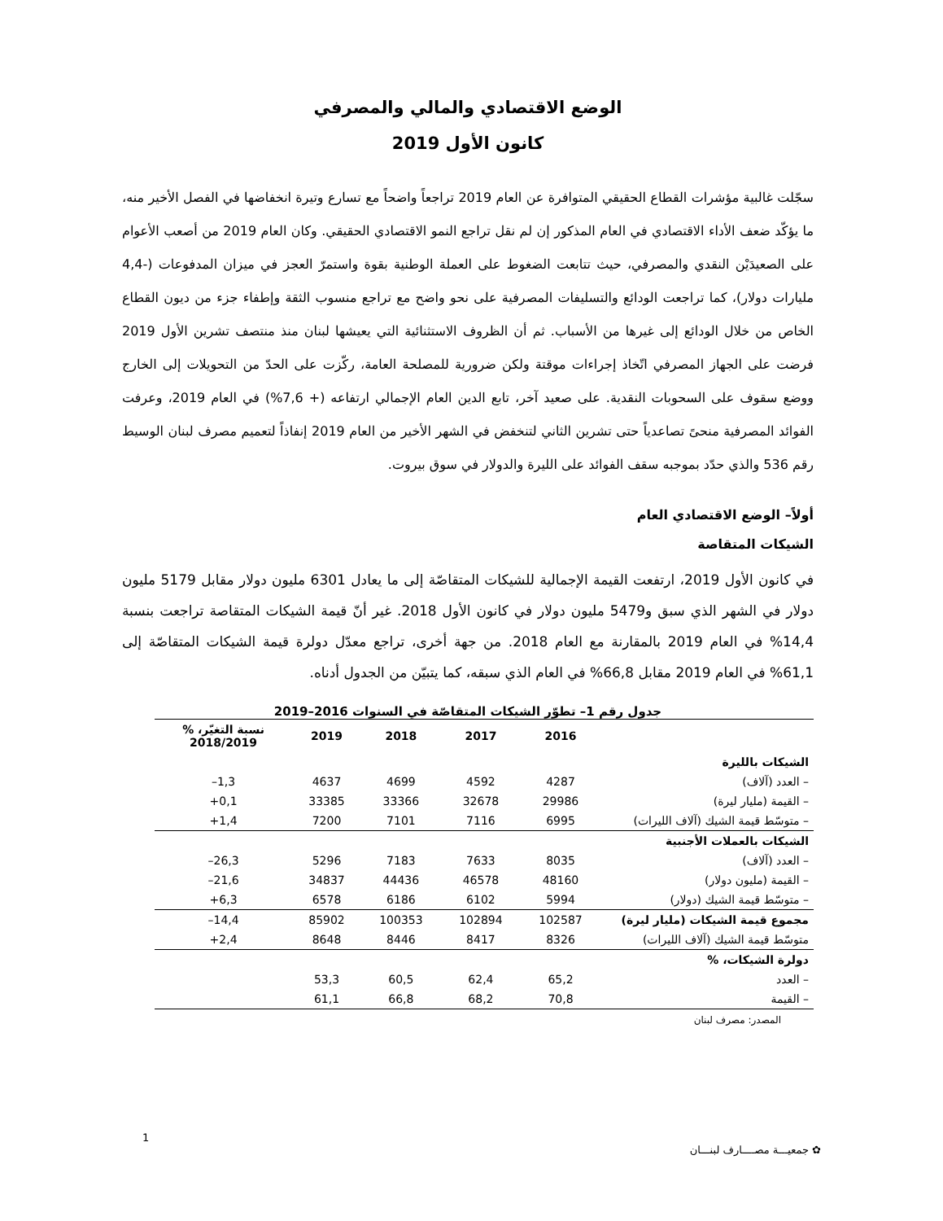الوضع الاقتصادي والمالي والمصرفي
كانون الأول 2019
سجّلت غالبية مؤشرات القطاع الحقيقي المتوافرة عن العام 2019 تراجعاً واضحاً مع تسارع وتيرة انخفاضها في الفصل الأخير منه، ما يؤكّد ضعف الأداء الاقتصادي في العام المذكور إن لم نقل تراجع النمو الاقتصادي الحقيقي. وكان العام 2019 من أصعب الأعوام على الصعيدَيْن النقدي والمصرفي، حيث تتابعت الضغوط على العملة الوطنية بقوة واستمرّ العجز في ميزان المدفوعات (-4,4 مليارات دولار)، كما تراجعت الودائع والتسليفات المصرفية على نحو واضح مع تراجع منسوب الثقة وإطفاء جزء من ديون القطاع الخاص من خلال الودائع إلى غيرها من الأسباب. ثم أن الظروف الاستثنائية التي يعيشها لبنان منذ منتصف تشرين الأول 2019 فرضت على الجهاز المصرفي اتّخاذ إجراءات موقتة ولكن ضرورية للمصلحة العامة، ركّزت على الحدّ من التحويلات إلى الخارج ووضع سقوف على السحوبات النقدية. على صعيد آخر، تابع الدين العام الإجمالي ارتفاعه (+ 7,6%) في العام 2019، وعرفت الفوائد المصرفية منحىً تصاعدياً حتى تشرين الثاني لتنخفض في الشهر الأخير من العام 2019 إنفاذاً لتعميم مصرف لبنان الوسيط رقم 536 والذي حدّد بموجبه سقف الفوائد على الليرة والدولار في سوق بيروت.
أولاً– الوضع الاقتصادي العام
الشيكات المتقاصة
في كانون الأول 2019، ارتفعت القيمة الإجمالية للشيكات المتقاصّة إلى ما يعادل 6301 مليون دولار مقابل 5179 مليون دولار في الشهر الذي سبق و5479 مليون دولار في كانون الأول 2018. غير أنّ قيمة الشيكات المتقاصة تراجعت بنسبة 14,4% في العام 2019 بالمقارنة مع العام 2018. من جهة أخرى، تراجع معدّل دولرة قيمة الشيكات المتقاصّة إلى 61,1% في العام 2019 مقابل 66,8% في العام الذي سبقه، كما يتبيّن من الجدول أدناه.
جدول رقم 1– تطوّر الشيكات المتقاصّة في السنوات 2016–2019
| | 2016 | 2017 | 2018 | 2019 | نسبة التغيّر، % 2018/2019 |
| --- | --- | --- | --- | --- | --- |
| الشيكات بالليرة | | | | | |
| – العدد (آلاف) | 4287 | 4592 | 4699 | 4637 | 1,3– |
| – القيمة (مليار ليرة) | 29986 | 32678 | 33366 | 33385 | 0,1+ |
| – متوسّط قيمة الشيك (آلاف الليرات) | 6995 | 7116 | 7101 | 7200 | 1,4+ |
| الشيكات بالعملات الأجنبية | | | | | |
| – العدد (آلاف) | 8035 | 7633 | 7183 | 5296 | 26,3– |
| – القيمة (مليون دولار) | 48160 | 46578 | 44436 | 34837 | 21,6– |
| – متوسّط قيمة الشيك (دولار) | 5994 | 6102 | 6186 | 6578 | 6,3+ |
| مجموع قيمة الشيكات (مليار ليرة) | 102587 | 102894 | 100353 | 85902 | 14,4– |
| متوسّط قيمة الشيك (آلاف الليرات) | 8326 | 8417 | 8446 | 8648 | 2,4+ |
| دولرة الشيكات، % | | | | | |
| – العدد | 65,2 | 62,4 | 60,5 | 53,3 | |
| – القيمة | 70,8 | 68,2 | 66,8 | 61,1 | |
المصدر: مصرف لبنان
✿ جمعيـــة مصــــارف لبنـــان
1